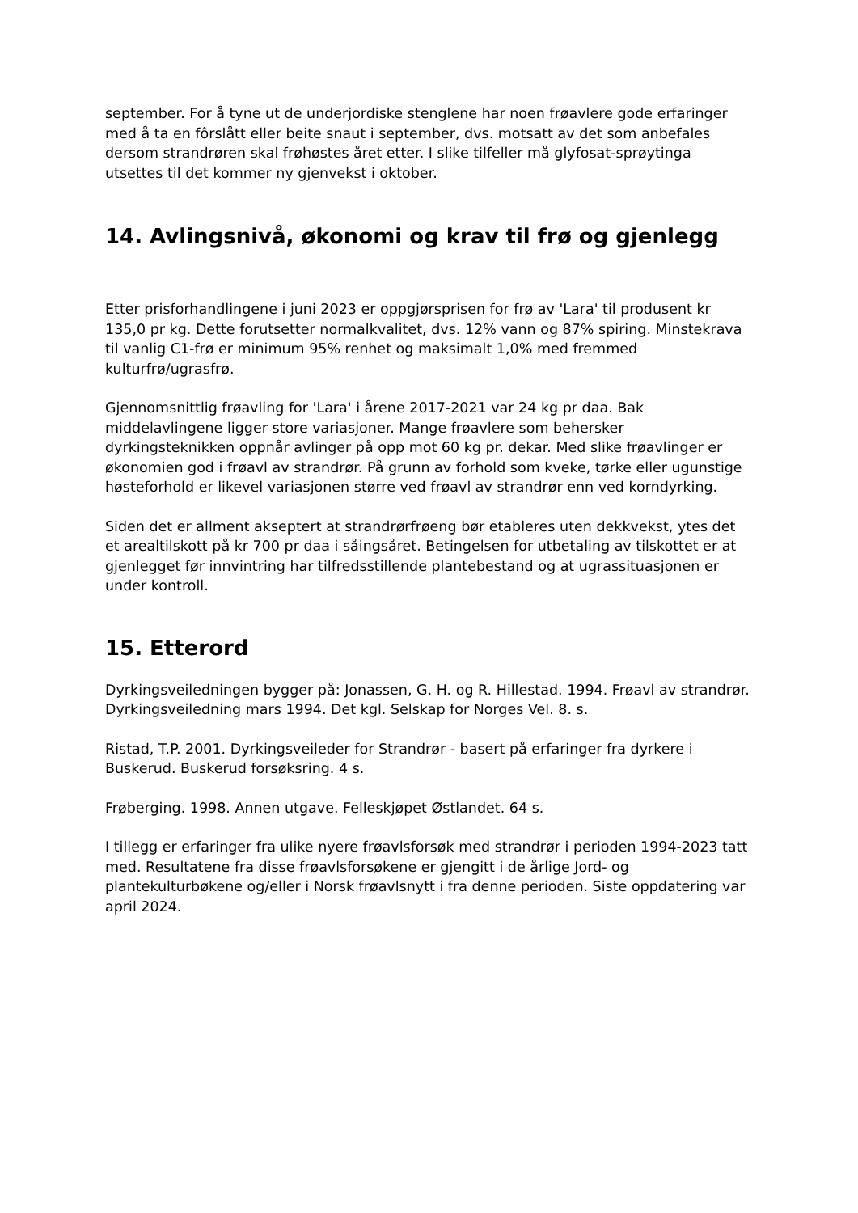september. For å tyne ut de underjordiske stenglene har noen frøavlere gode erfaringer med å ta en fôrslått eller beite snaut i september, dvs. motsatt av det som anbefales dersom strandrøren skal frøhøstes året etter. I slike tilfeller må glyfosat-sprøytinga utsettes til det kommer ny gjenvekst i oktober.
14. Avlingsnivå, økonomi og krav til frø og gjenlegg
Etter prisforhandlingene i juni 2023 er oppgjørsprisen for frø av 'Lara' til produsent kr 135,0 pr kg. Dette forutsetter normalkvalitet, dvs. 12% vann og 87% spiring. Minstekrava til vanlig C1-frø er minimum 95% renhet og maksimalt 1,0% med fremmed kulturfrø/ugrasfrø.
Gjennomsnittlig frøavling for 'Lara' i årene 2017-2021 var 24 kg pr daa. Bak middelavlingene ligger store variasjoner. Mange frøavlere som behersker dyrkingsteknikken oppnår avlinger på opp mot 60 kg pr. dekar. Med slike frøavlinger er økonomien god i frøavl av strandrør. På grunn av forhold som kveke, tørke eller ugunstige høsteforhold er likevel variasjonen større ved frøavl av strandrør enn ved korndyrking.
Siden det er allment akseptert at strandrørfrøeng bør etableres uten dekkvekst, ytes det et arealtilskott på kr 700 pr daa i såingsåret. Betingelsen for utbetaling av tilskottet er at gjenlegget før innvintring har tilfredsstillende plantebestand og at ugrassituasjonen er under kontroll.
15. Etterord
Dyrkingsveiledningen bygger på: Jonassen, G. H. og R. Hillestad. 1994. Frøavl av strandrør. Dyrkingsveiledning mars 1994. Det kgl. Selskap for Norges Vel. 8. s.
Ristad, T.P. 2001. Dyrkingsveileder for Strandrør - basert på erfaringer fra dyrkere i Buskerud. Buskerud forsøksring. 4 s.
Frøberging. 1998. Annen utgave. Felleskjøpet Østlandet. 64 s.
I tillegg er erfaringer fra ulike nyere frøavlsforsøk med strandrør i perioden 1994-2023 tatt med. Resultatene fra disse frøavlsforsøkene er gjengitt i de årlige Jord- og plantekulturbøkene og/eller i Norsk frøavlsnytt i fra denne perioden. Siste oppdatering var april 2024.